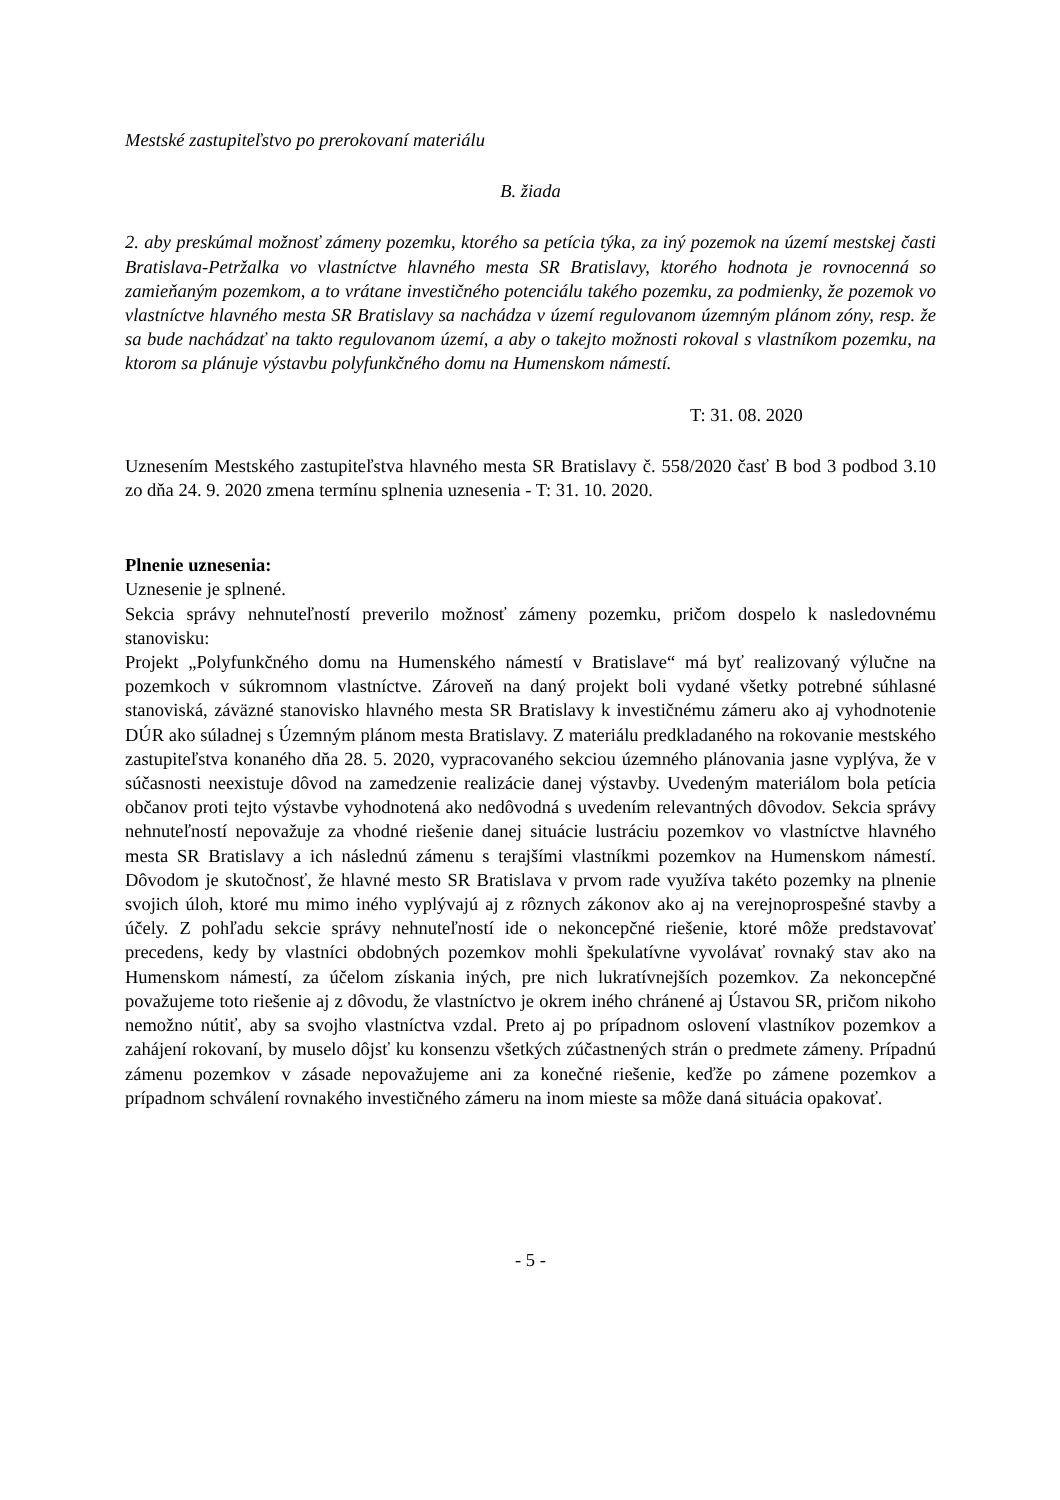Mestské zastupiteľstvo po prerokovaní materiálu
B. žiada
2. aby preskúmal možnosť zámeny pozemku, ktorého sa petícia týka, za iný pozemok na území mestskej časti Bratislava-Petržalka vo vlastníctve hlavného mesta SR Bratislavy, ktorého hodnota je rovnocenná so zamieňaným pozemkom, a to vrátane investičného potenciálu takého pozemku, za podmienky, že pozemok vo vlastníctve hlavného mesta SR Bratislavy sa nachádza v území regulovanom územným plánom zóny, resp. že sa bude nachádzať na takto regulovanom území, a aby o takejto možnosti rokoval s vlastníkom pozemku, na ktorom sa plánuje výstavbu polyfunkčného domu na Humenskom námestí.
T: 31. 08. 2020
Uznesením Mestského zastupiteľstva hlavného mesta SR Bratislavy č. 558/2020 časť B bod 3 podbod 3.10 zo dňa 24. 9. 2020 zmena termínu splnenia uznesenia - T: 31. 10. 2020.
Plnenie uznesenia:
Uznesenie je splnené.
Sekcia správy nehnuteľností preverilo možnosť zámeny pozemku, pričom dospelo k nasledovnému stanovisku:
Projekt „Polyfunkčného domu na Humenského námestí v Bratislave“ má byť realizovaný výlučne na pozemkoch v súkromnom vlastníctve. Zároveň na daný projekt boli vydané všetky potrebné súhlasné stanoviská, záväzné stanovisko hlavného mesta SR Bratislavy k investičnému zámeru ako aj vyhodnotenie DÚR ako súladnej s Územným plánom mesta Bratislavy. Z materiálu predkladaného na rokovanie mestského zastupiteľstva konaného dňa 28. 5. 2020, vypracovaného sekciou územného plánovania jasne vyplýva, že v súčasnosti neexistuje dôvod na zamedzenie realizácie danej výstavby. Uvedeným materiálom bola petícia občanov proti tejto výstavbe vyhodnotená ako nedôvodná s uvedením relevantných dôvodov. Sekcia správy nehnuteľností nepovažuje za vhodné riešenie danej situácie lustráciu pozemkov vo vlastníctve hlavného mesta SR Bratislavy a ich následnú zámenu s terajšími vlastníkmi pozemkov na Humenskom námestí. Dôvodom je skutočnosť, že hlavné mesto SR Bratislava v prvom rade využíva takéto pozemky na plnenie svojich úloh, ktoré mu mimo iného vyplývajú aj z rôznych zákonov ako aj na verejnoprospešné stavby a účely. Z pohľadu sekcie správy nehnuteľností ide o nekoncepčné riešenie, ktoré môže predstavovať precedens, kedy by vlastníci obdobných pozemkov mohli špekulatívne vyvolávať rovnaký stav ako na Humenskom námestí, za účelom získania iných, pre nich lukratívnejších pozemkov. Za nekoncepčné považujeme toto riešenie aj z dôvodu, že vlastníctvo je okrem iného chránené aj Ústavou SR, pričom nikoho nemožno nútiť, aby sa svojho vlastníctva vzdal. Preto aj po prípadnom oslovení vlastníkov pozemkov a zahájení rokovaní, by muselo dôjsť ku konsenzu všetkých zúčastnených strán o predmete zámeny. Prípadnú zámenu pozemkov v zásade nepovažujeme ani za konečné riešenie, keďže po zámene pozemkov a prípadnom schválení rovnakého investičného zámeru na inom mieste sa môže daná situácia opakovať.
- 5 -